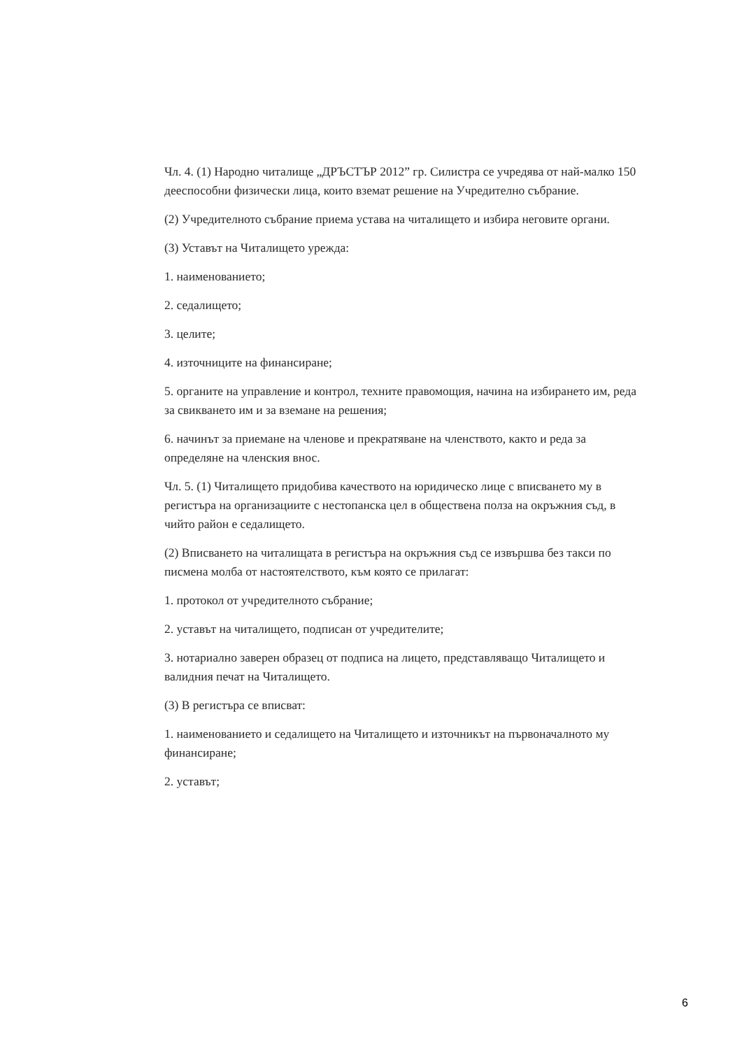Чл. 4. (1) Народно читалище „ДРЪСТЪР 2012” гр. Силистра се учредява от най-малко 150 дееспособни физически лица, които вземат решение на Учредително събрание.
(2) Учредителното събрание приема устава на читалището и избира неговите органи.
(3) Уставът на Читалището урежда:
1. наименованието;
2. седалището;
3. целите;
4. източниците на финансиране;
5. органите на управление и контрол, техните правомощия, начина на избирането им, реда за свикването им и за вземане на решения;
6. начинът за приемане на членове и прекратяване на членството, както и реда за определяне на членския внос.
Чл. 5. (1) Читалището придобива качеството на юридическо лице с вписването му в регистъра на организациите с нестопанска цел в обществена полза на окръжния съд, в чийто район е седалището.
(2) Вписването на читалищата в регистъра на окръжния съд се извършва без такси по писмена молба от настоятелството, към която се прилагат:
1. протокол от учредителното събрание;
2. уставът на читалището, подписан от учредителите;
3. нотариално заверен образец от подписа на лицето, представляващо Читалището и валидния печат на Читалището.
(3) В регистъра се вписват:
1. наименованието и седалището на Читалището и източникът на първоначалното му финансиране;
2. уставът;
6